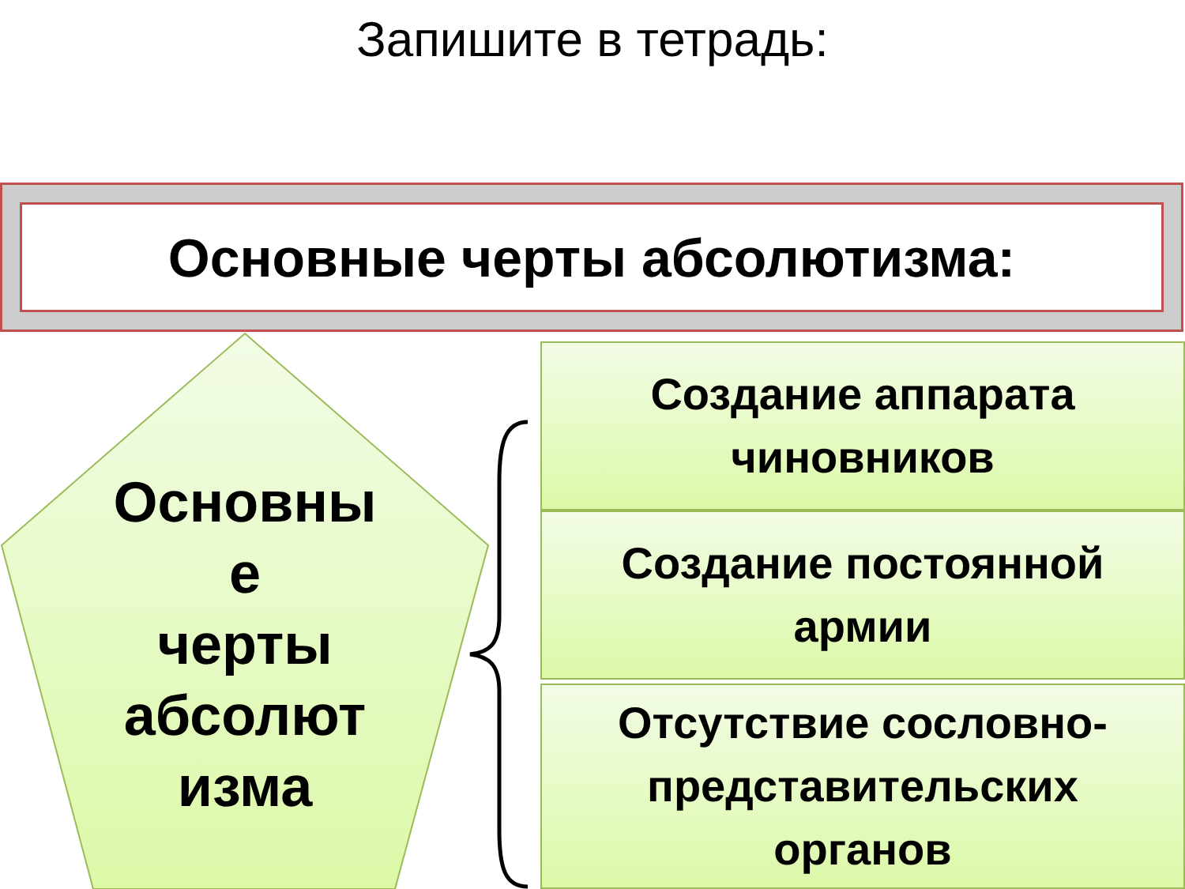Запишите в тетрадь:
Основные черты абсолютизма:
Основны
е
черты
абсолют
изма
Создание аппарата
чиновников
Создание постоянной
армии
Отсутствие сословно-
представительских
органов